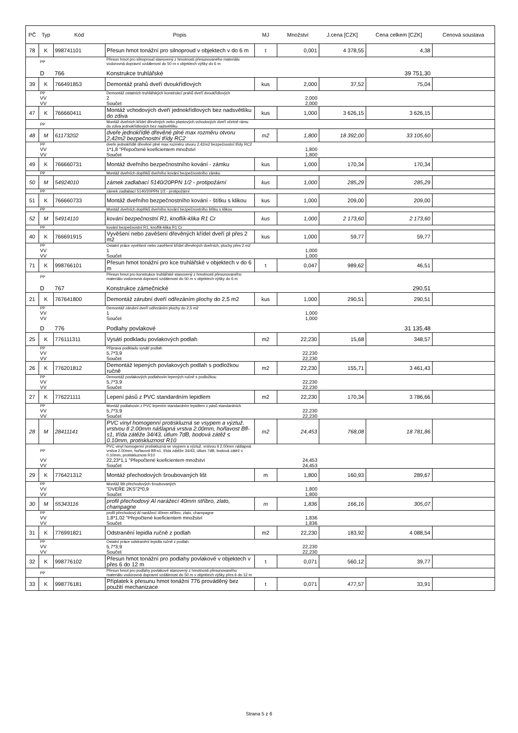| PČ | Typ | Kód | Popis | MJ | Množství | J.cena [CZK] | Cena celkem [CZK] | Cenová soustava |
| --- | --- | --- | --- | --- | --- | --- | --- | --- |
| 78 | K | 998741101 | Přesun hmot tonážní pro silnoproud v objektech v do 6 m | t | 0,001 | 4 378,55 | 4,38 | |
| | PP | | Přesun hmot pro silnoproud stanovený z hmotnosti přesunovaného materiálu vodorovná dopravní vzdálenost do 50 m v objektech výšky do 6 m | | | | | |
| | D | 766 | Konstrukce truhlářské | | | | 39 751,30 | |
| 39 | K | 766491853 | Demontáž prahů dveří dvoukřídlových | kus | 2,000 | 37,52 | 75,04 | |
| | PP | | Demontáž ostatních truhlářských konstrukcí prahů dveří dvoukřídlových | | | | | |
| | VV | | 2 | | 2,000 | | | |
| | VV | | Součet | | 2,000 | | | |
| 47 | K | 766660411 | Montáž vchodových dveří jednokřídlových bez nadsvětlíku do zdiva | kus | 1,000 | 3 626,15 | 3 626,15 | |
| | PP | | Montáž dveřních křídel dřevěných nebo plastových vchodových dveří včetně rámu do zdiva jednokřídlových bez nadsvětlíku | | | | | |
| 48 | M | 61173202 | dveře jednokřídlé dřevěné plné max rozměru otvoru 2,42m2 bezpečnostní třídy RC2 | m2 | 1,800 | 18 392,00 | 33 105,60 | |
| | PP | | dveře jednokřídlé dřevěné plné max rozměru otvoru 2,42m2 bezpečnostní třídy RC2 | | | | | |
| | VV | | 1*1,8 "Přepočtené koeficientem množství | | 1,800 | | | |
| | VV | | Součet | | 1,800 | | | |
| 49 | K | 766660731 | Montáž dveřního bezpečnostního kování - zámku | kus | 1,000 | 170,34 | 170,34 | |
| | PP | | Montáž dveřních doplňků dveřního kování bezpečnostního zámku | | | | | |
| 50 | M | 54924010 | zámek zadlabací 5140/20PPN 1/2 - protipožární | kus | 1,000 | 285,29 | 285,29 | |
| | PP | | zámek zadlabací 5140/20PPN 1/2 - protipožární | | | | | |
| 51 | K | 766660733 | Montáž dveřního bezpečnostního kování - štítku s klikou | kus | 1,000 | 209,00 | 209,00 | |
| | PP | | Montáž dveřních doplňků dveřního kování bezpečnostního štítku s klikou | | | | | |
| 52 | M | 54914110 | kování bezpečnostní R1, knoflík-klika R1 Cr | kus | 1,000 | 2 173,60 | 2 173,60 | |
| | PP | | kování bezpečnostní R1, knoflík-klika R1 Cr | | | | | |
| 40 | K | 766691915 | Vyvěšení nebo zavěšení dřevěných křídel dveří pl přes 2 m2 | kus | 1,000 | 59,77 | 59,77 | |
| | PP | | Ostatní práce vyvěšení nebo zavěšení křídel dřevěných dveřních, plochy přes 2 m2 | | | | | |
| | VV | | 1 | | 1,000 | | | |
| | VV | | Součet | | 1,000 | | | |
| 71 | K | 998766101 | Přesun hmot tonážní pro kce truhlářské v objektech v do 6 m | t | 0,047 | 989,62 | 46,51 | |
| | PP | | Přesun hmot pro konstrukce truhlářské stanovený z hmotnosti přesunovaného materiálu vodorovná dopravní vzdálenost do 50 m v objektech výšky do 6 m | | | | | |
| | D | 767 | Konstrukce zámečnické | | | | 290,51 | |
| 21 | K | 767641800 | Demontáž zárubní dveří odřezáním plochy do 2,5 m2 | kus | 1,000 | 290,51 | 290,51 | |
| | PP | | Demontáž zárubní dveří odřezáním plochy do 2,5 m2 | | | | | |
| | VV | | 1 | | 1,000 | | | |
| | VV | | Součet | | 1,000 | | | |
| | D | 776 | Podlahy povlakové | | | | 31 135,48 | |
| 25 | K | 776111311 | Vysátí podkladu povlakových podlah | m2 | 22,230 | 15,68 | 348,57 | |
| | PP | | Příprava podkladu vysátí podlah | | | | | |
| | VV | | 5,7*3,9 | | 22,230 | | | |
| | VV | | Součet | | 22,230 | | | |
| 26 | K | 776201812 | Demontáž lepených povlakových podlah s podložkou ručně | m2 | 22,230 | 155,71 | 3 461,43 | |
| | PP | | Demontáž povlakových podlahovin lepených ručně s podložkou | | | | | |
| | VV | | 5,7*3,9 | | 22,230 | | | |
| | VV | | Součet | | 22,230 | | | |
| 27 | K | 776221111 | Lepení pásů z PVC standardním lepidlem | m2 | 22,230 | 170,34 | 3 786,66 | |
| | PP | | Montáž podlahovin z PVC lepením standardním lepidlem z pásů standardních | | | | | |
| | VV | | 5,7*3,9 | | 22,230 | | | |
| | VV | | Součet | | 22,230 | | | |
| 28 | M | 28411141 | PVC vinyl homogenní protiskluzná se vsypem a výztuž. vrstvou tl 2.00mm nášlapná vrstva 2.00mm, hořlavost Bfl-s1, třída zátěže 34/43, útlum 7dB, bodová zátěž ≤ 0.10mm, protiskluznost R10 | m2 | 24,453 | 768,08 | 18 781,86 | |
| | PP | | PVC vinyl homogenní protiskluzná se vsypem a výztuž. vrstvou tl 2.00mm nášlapná vrstva 2.00mm, hořlavost Bfl-s1, třída zátěže 34/43, útlum 7dB, bodová zátěž ≤ 0.10mm, protiskluznost R10 | | | | | |
| | VV | | 22,23*1,1 "Přepočtené koeficientem množství | | 24,453 | | | |
| | VV | | Součet | | 24,453 | | | |
| 29 | K | 776421312 | Montáž přechodových šroubovaných lišt | m | 1,800 | 160,93 | 289,67 | |
| | PP | | Montáž lišt přechodových šroubovaných | | | | | |
| | VV | | "DVEŘE 2KS"2*0,9 | | 1,800 | | | |
| | VV | | Součet | | 1,800 | | | |
| 30 | M | 55343116 | profil přechodový Al narážecí 40mm stříbro, zlato, champagne | m | 1,836 | 166,16 | 305,07 | |
| | PP | | profil přechodový Al narážecí 40mm stříbro, zlato, champagne | | | | | |
| | VV | | 1,8*1,02 "Přepočtené koeficientem množství | | 1,836 | | | |
| | VV | | Součet | | 1,836 | | | |
| 31 | K | 776991821 | Odstranění lepidla ručně z podlah | m2 | 22,230 | 183,92 | 4 088,54 | |
| | PP | | Ostatní práce odstranění lepidla ručně z podlah | | | | | |
| | VV | | 5,7*3,9 | | 22,230 | | | |
| | VV | | Součet | | 22,230 | | | |
| 32 | K | 998776102 | Přesun hmot tonážní pro podlahy povlakové v objektech v přes 6 do 12 m | t | 0,071 | 560,12 | 39,77 | |
| | PP | | Přesun hmot pro podlahy povlakové stanovený z hmotnosti přesunovaného materiálu vodorovná dopravní vzdálenost do 50 m v objektech výšky přes 6 do 12 m | | | | | |
| 33 | K | 998776181 | Příplatek k přesunu hmot tonážní 776 prováděný bez použití mechanizace | t | 0,071 | 477,57 | 33,91 | |
Strana 5 z 6